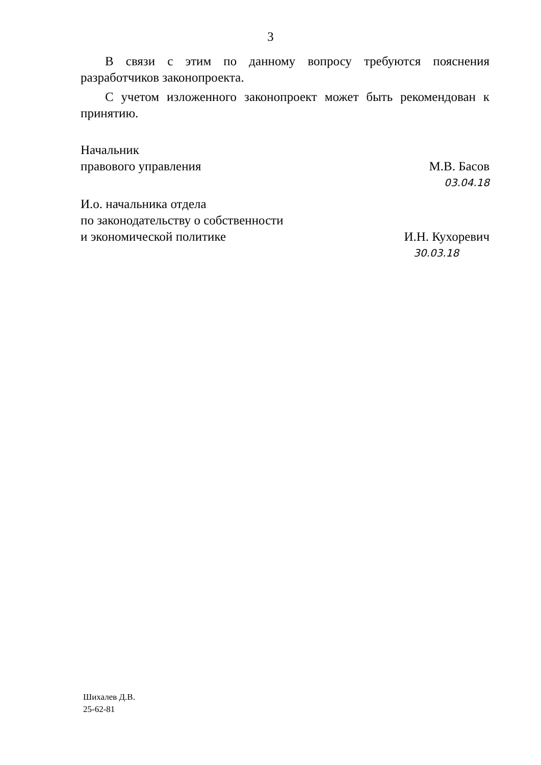3
В связи с этим по данному вопросу требуются пояснения разработчиков законопроекта.
С учетом изложенного законопроект может быть рекомендован к принятию.
Начальник
правового управления
М.В. Басов
03.04.18
И.о. начальника отдела
по законодательству о собственности
и экономической политике
И.Н. Кухоревич
30.03.18
Шихалев Д.В.
25-62-81